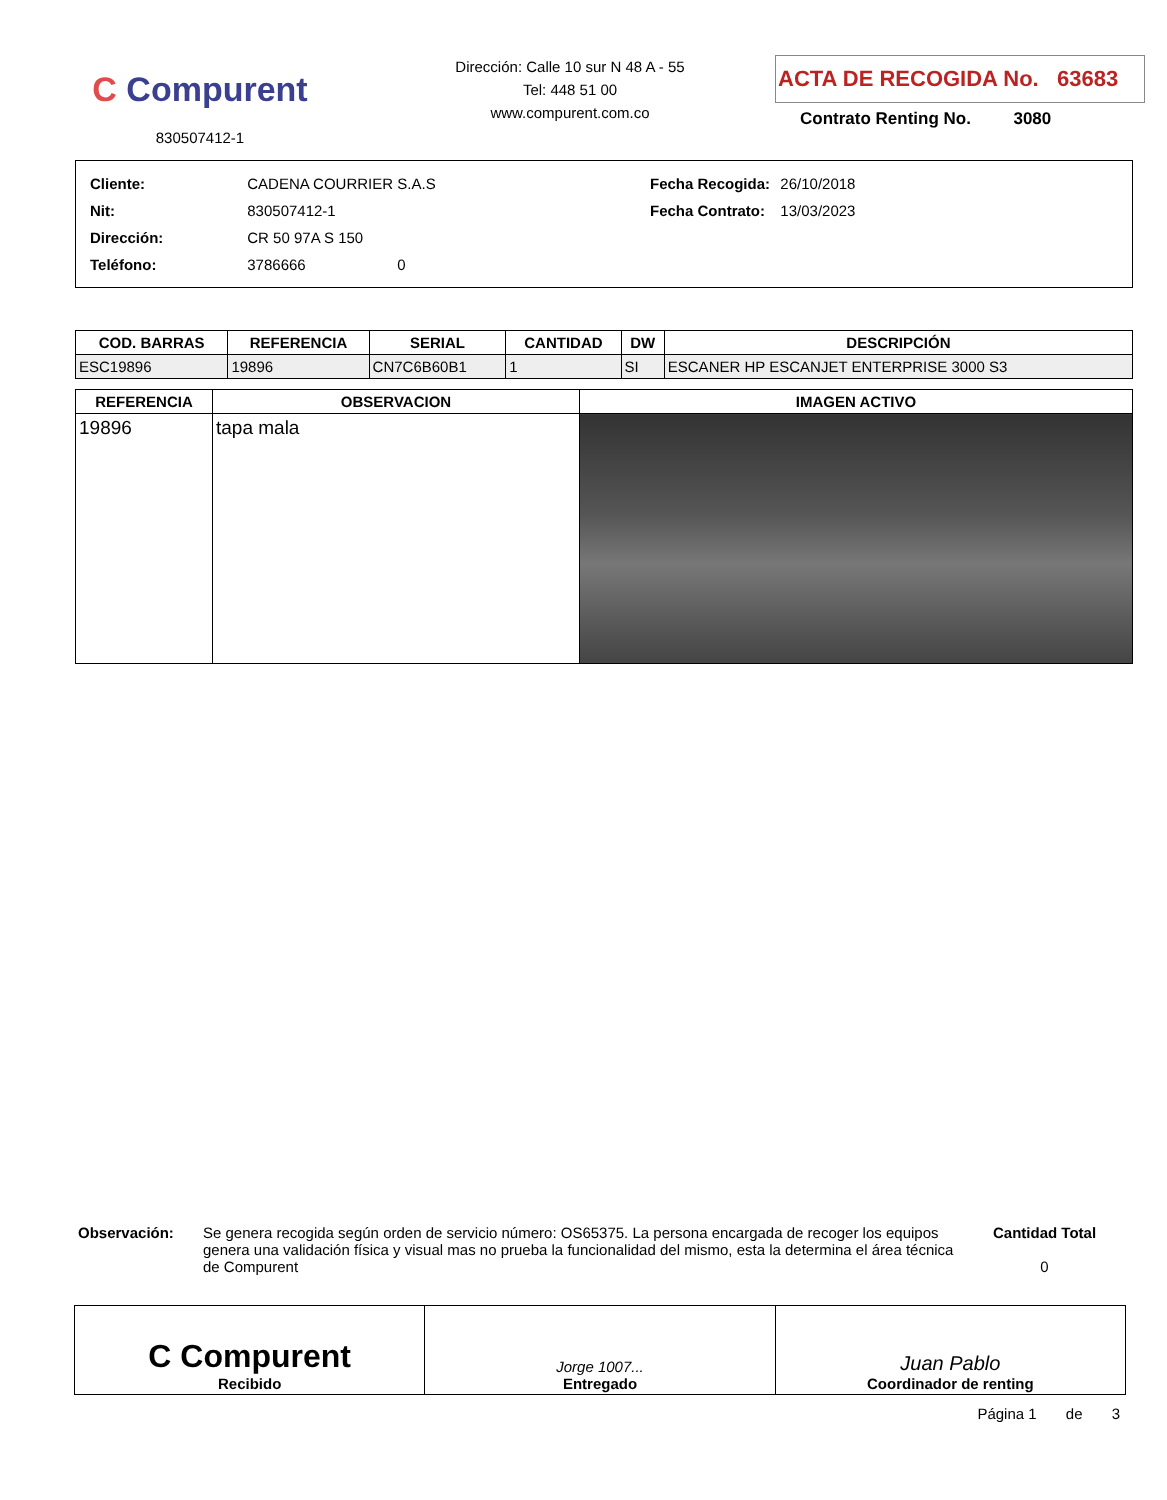C Compurent
830507412-1
Dirección: Calle 10 sur N 48 A - 55
Tel: 448 51 00
www.compurent.com.co
ACTA DE RECOGIDA No. 63683
Contrato Renting No. 3080
| Cliente: | CADENA COURRIER S.A.S |
| Nit: | 830507412-1 |
| Dirección: | CR 50 97A S 150 |
| Teléfono: | 3786666 0 |
| Fecha Recogida: | 26/10/2018 |
| Fecha Contrato: | 13/03/2023 |
| COD. BARRAS | REFERENCIA | SERIAL | CANTIDAD | DW | DESCRIPCIÓN |
| --- | --- | --- | --- | --- | --- |
| ESC19896 | 19896 | CN7C6B60B1 | 1 | SI | ESCANER HP ESCANJET ENTERPRISE 3000 S3 |
| REFERENCIA | OBSERVACION | IMAGEN ACTIVO |
| --- | --- | --- |
| 19896 | tapa mala | |
Observación: Se genera recogida según orden de servicio número: OS65375. La persona encargada de recoger los equipos genera una validación física y visual mas no prueba la funcionalidad del mismo, esta la determina el área técnica de Compurent
Cantidad Total
0
C Compurent
Recibido
Jorge 1007...
Entregado
Juan Pablo
Coordinador de renting
Página 1 de 3